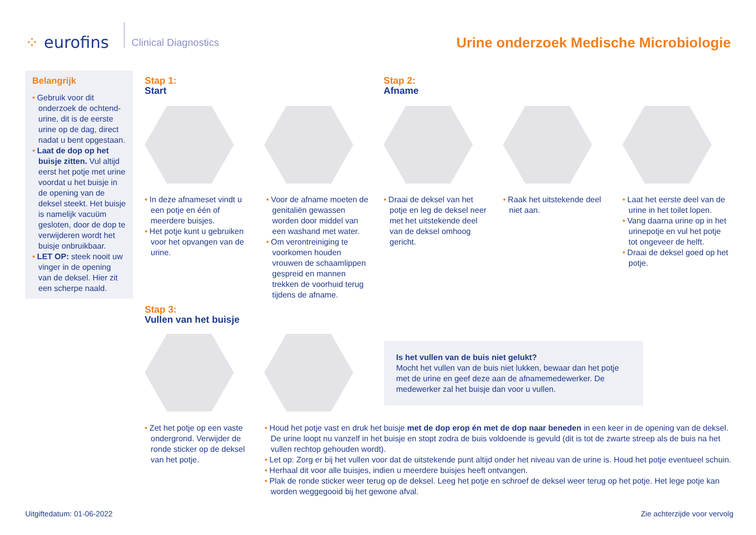⁘ eurofins
Clinical Diagnostics
Urine onderzoek Medische Microbiologie
Belangrijk
• Gebruik voor dit onderzoek de ochtend-urine, dit is de eerste urine op de dag, direct nadat u bent opgestaan.
• Laat de dop op het buisje zitten. Vul altijd eerst het potje met urine voordat u het buisje in de opening van de deksel steekt. Het buisje is namelijk vacuüm gesloten, door de dop te verwijderen wordt het buisje onbruikbaar.
• LET OP: steek nooit uw vinger in de opening van de deksel. Hier zit een scherpe naald.
Stap 1:
Start
Stap 2:
Afname
• In deze afnameset vindt u een potje en één of meerdere buisjes.
• Het potje kunt u gebruiken voor het opvangen van de urine.
• Voor de afname moeten de genitaliën gewassen worden door middel van een washand met water.
• Om verontreiniging te voorkomen houden vrouwen de schaamlippen gespreid en mannen trekken de voorhuid terug tijdens de afname.
• Draai de deksel van het potje en leg de deksel neer met het uitstekende deel van de deksel omhoog gericht.
• Raak het uitstekende deel niet aan.
• Laat het eerste deel van de urine in het toilet lopen.
• Vang daarna urine op in het urinepotje en vul het potje tot ongeveer de helft.
• Draai de deksel goed op het potje.
Stap 3:
Vullen van het buisje
Is het vullen van de buis niet gelukt?
Mocht het vullen van de buis niet lukken, bewaar dan het potje met de urine en geef deze aan de afnamemedewerker. De medewerker zal het buisje dan voor u vullen.
• Zet het potje op een vaste ondergrond. Verwijder de ronde sticker op de deksel van het potje.
• Houd het potje vast en druk het buisje met de dop erop én met de dop naar beneden in een keer in de opening van de deksel. De urine loopt nu vanzelf in het buisje en stopt zodra de buis voldoende is gevuld (dit is tot de zwarte streep als de buis na het vullen rechtop gehouden wordt).
• Let op: Zorg er bij het vullen voor dat de uitstekende punt altijd onder het niveau van de urine is. Houd het potje eventueel schuin.
• Herhaal dit voor alle buisjes, indien u meerdere buisjes heeft ontvangen.
• Plak de ronde sticker weer terug op de deksel. Leeg het potje en schroef de deksel weer terug op het potje. Het lege potje kan worden weggegooid bij het gewone afval.
Uitgiftedatum: 01-06-2022 Zie achterzijde voor vervolg